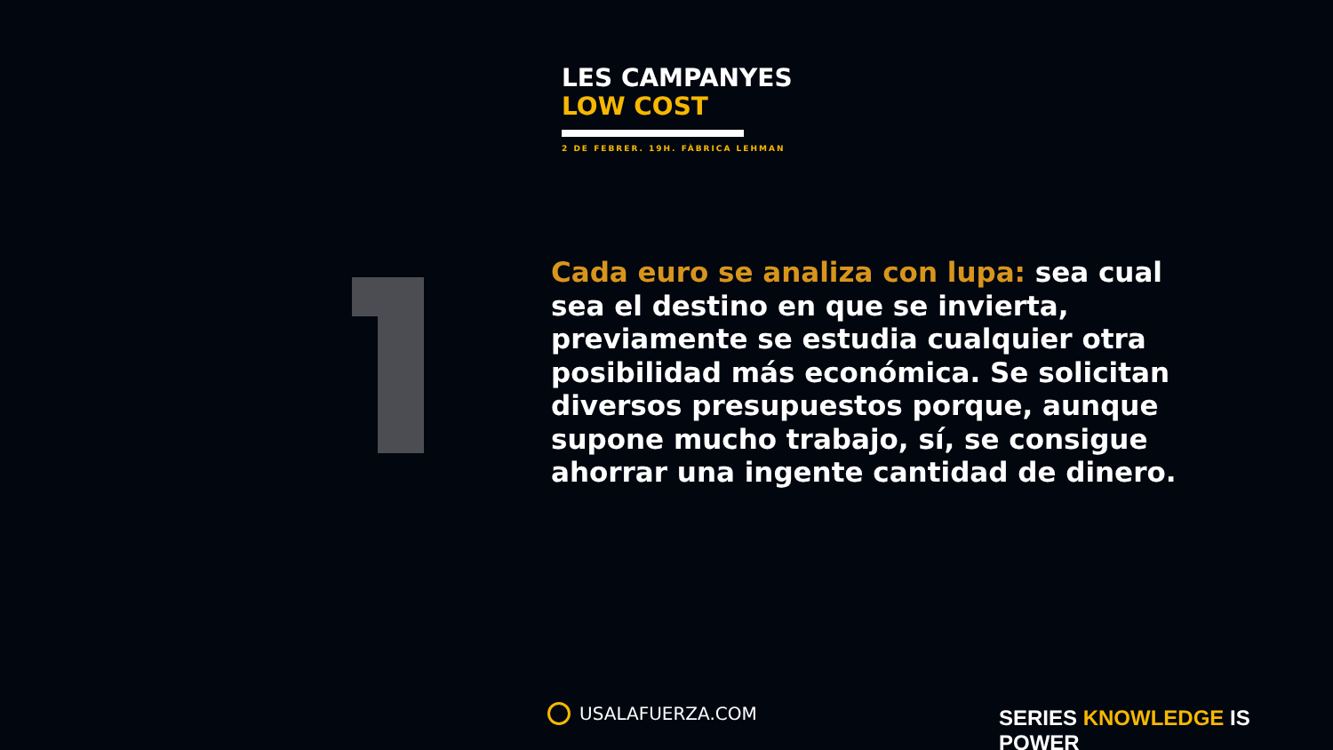LES CAMPANYES
LOW COST
2 DE FEBRER. 19H. FÀBRICA LEHMAN
Cada euro se analiza con lupa: sea cual sea el destino en que se invierta, previamente se estudia cualquier otra posibilidad más económica. Se solicitan diversos presupuestos porque, aunque supone mucho trabajo, sí, se consigue ahorrar una ingente cantidad de dinero.
USALAFUERZA.COM SERIES KNOWLEDGE IS POWER